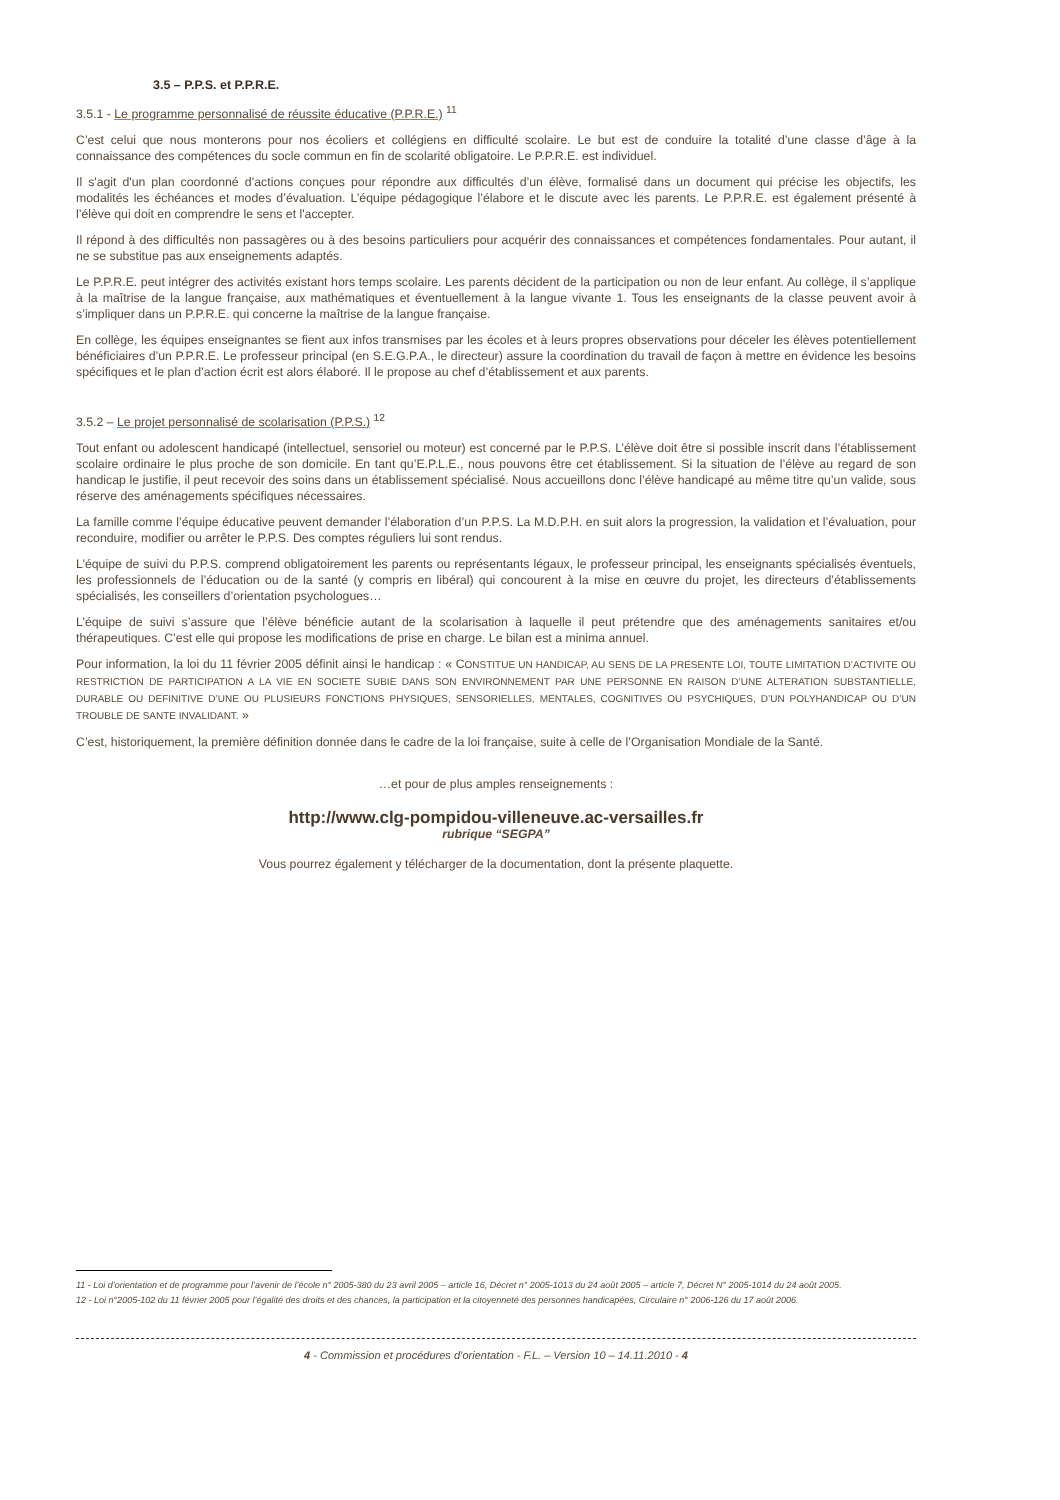3.5 – P.P.S. et P.P.R.E.
3.5.1 - Le programme personnalisé de réussite éducative (P.P.R.E.) <sup>11</sup>
C’est celui que nous monterons pour nos écoliers et collégiens en difficulté scolaire. Le but est de conduire la totalité d’une classe d’âge à la connaissance des compétences du socle commun en fin de scolarité obligatoire. Le P.P.R.E. est individuel.
Il s'agit d'un plan coordonné d’actions conçues pour répondre aux difficultés d’un élève, formalisé dans un document qui précise les objectifs, les modalités les échéances et modes d’évaluation. L’équipe pédagogique l’élabore et le discute avec les parents. Le P.P.R.E. est également présenté à l’élève qui doit en comprendre le sens et l'accepter.
Il répond à des difficultés non passagères ou à des besoins particuliers pour acquérir des connaissances et compétences fondamentales. Pour autant, il ne se substitue pas aux enseignements adaptés.
Le P.P.R.E. peut intégrer des activités existant hors temps scolaire. Les parents décident de la participation ou non de leur enfant. Au collège, il s’applique à la maîtrise de la langue française, aux mathématiques et éventuellement à la langue vivante 1. Tous les enseignants de la classe peuvent avoir à s’impliquer dans un P.P.R.E. qui concerne la maîtrise de la langue française.
En collège, les équipes enseignantes se fient aux infos transmises par les écoles et à leurs propres observations pour déceler les élèves potentiellement bénéficiaires d’un P.P.R.E. Le professeur principal (en S.E.G.P.A., le directeur) assure la coordination du travail de façon à mettre en évidence les besoins spécifiques et le plan d’action écrit est alors élaboré. Il le propose au chef d’établissement et aux parents.
3.5.2 – Le projet personnalisé de scolarisation (P.P.S.) <sup>12</sup>
Tout enfant ou adolescent handicapé (intellectuel, sensoriel ou moteur) est concerné par le P.P.S. L’élève doit être si possible inscrit dans l’établissement scolaire ordinaire le plus proche de son domicile. En tant qu’E.P.L.E., nous pouvons être cet établissement. Si la situation de l’élève au regard de son handicap le justifie, il peut recevoir des soins dans un établissement spécialisé. Nous accueillons donc l’élève handicapé au même titre qu’un valide, sous réserve des aménagements spécifiques nécessaires.
La famille comme l’équipe éducative peuvent demander l’élaboration d’un P.P.S. La M.D.P.H. en suit alors la progression, la validation et l’évaluation, pour reconduire, modifier ou arrêter le P.P.S. Des comptes réguliers lui sont rendus.
L’équipe de suivi du P.P.S. comprend obligatoirement les parents ou représentants légaux, le professeur principal, les enseignants spécialisés éventuels, les professionnels de l’éducation ou de la santé (y compris en libéral) qui concourent à la mise en œuvre du projet, les directeurs d’établissements spécialisés, les conseillers d’orientation psychologues…
L’équipe de suivi s’assure que l’élève bénéficie autant de la scolarisation à laquelle il peut prétendre que des aménagements sanitaires et/ou thérapeutiques. C’est elle qui propose les modifications de prise en charge. Le bilan est a minima annuel.
Pour information, la loi du 11 février 2005 définit ainsi le handicap : « CONSTITUE UN HANDICAP, AU SENS DE LA PRESENTE LOI, TOUTE LIMITATION D’ACTIVITE OU RESTRICTION DE PARTICIPATION A LA VIE EN SOCIETE SUBIE DANS SON ENVIRONNEMENT PAR UNE PERSONNE EN RAISON D’UNE ALTERATION SUBSTANTIELLE, DURABLE OU DEFINITIVE D’UNE OU PLUSIEURS FONCTIONS PHYSIQUES, SENSORIELLES, MENTALES, COGNITIVES OU PSYCHIQUES, D’UN POLYHANDICAP OU D’UN TROUBLE DE SANTE INVALIDANT. »
C’est, historiquement, la première définition donnée dans le cadre de la loi française, suite à celle de l’Organisation Mondiale de la Santé.
…et pour de plus amples renseignements :
http://www.clg-pompidou-villeneuve.ac-versailles.fr
rubrique “SEGPA”
Vous pourrez également y télécharger de la documentation, dont la présente plaquette.
11 - Loi d’orientation et de programme pour l’avenir de l’école n° 2005-380 du 23 avril 2005 – article 16, Décret n° 2005-1013 du 24 août 2005 – article 7, Décret N° 2005-1014 du 24 août 2005.
12 - Loi n°2005-102 du 11 février 2005 pour l’égalité des droits et des chances, la participation et la citoyenneté des personnes handicapées, Circulaire n° 2006-126 du 17 août 2006.
4 - Commission et procédures d’orientation - F.L. – Version 10 – 14.11.2010 - 4